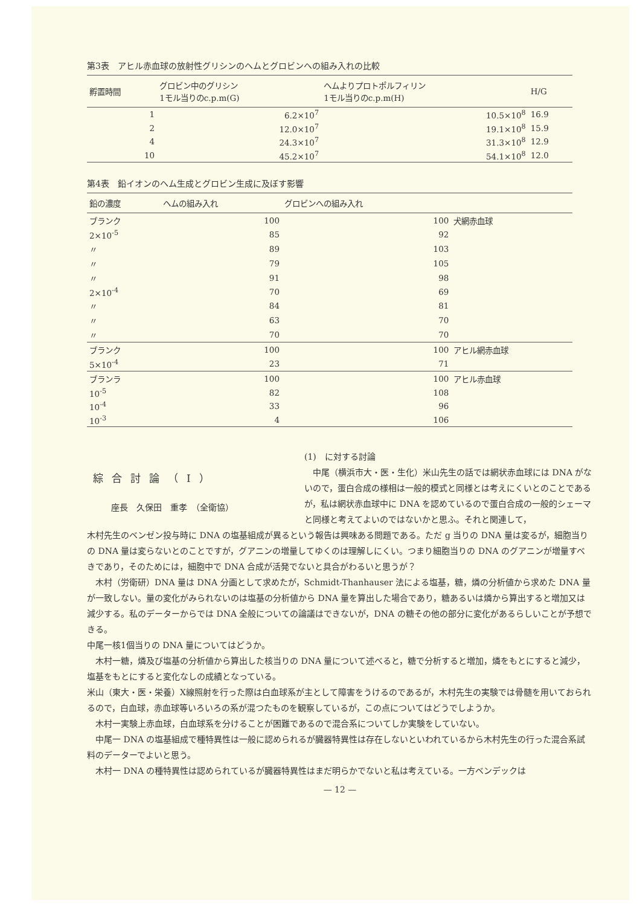第3表　アヒル赤血球の放射性グリシンのヘムとグロビンへの組み入れの比較
| 孵置時間 | グロビン中のグリシン 1モル当りのc.p.m(G) | ヘムよりプロトポルフィリン 1モル当りのc.p.m(H) | H/G |
| --- | --- | --- | --- |
| 1 | 6.2×10<sup>7</sup> | 10.5×10<sup>8</sup> | 16.9 |
| 2 | 12.0×10<sup>7</sup> | 19.1×10<sup>8</sup> | 15.9 |
| 4 | 24.3×10<sup>7</sup> | 31.3×10<sup>8</sup> | 12.9 |
| 10 | 45.2×10<sup>7</sup> | 54.1×10<sup>8</sup> | 12.0 |
第4表　鉛イオンのヘム生成とグロビン生成に及ぼす影響
| 鉛の濃度 | ヘムの組み入れ | グロビンへの組み入れ | |
| --- | --- | --- | --- |
| ブランク | 100 | 100 | 犬網赤血球 |
| 2×10<sup>-5</sup> | 85 | 92 | |
| 〃 | 89 | 103 | |
| 〃 | 79 | 105 | |
| 〃 | 91 | 98 | |
| 2×10<sup>-4</sup> | 70 | 69 | |
| 〃 | 84 | 81 | |
| 〃 | 63 | 70 | |
| 〃 | 70 | 70 | |
| ブランク | 100 | 100 | アヒル網赤血球 |
| 5×10<sup>-4</sup> | 23 | 71 | |
| ブランラ | 100 | 100 | アヒル赤血球 |
| 10<sup>-5</sup> | 82 | 108 | |
| 10<sup>-4</sup> | 33 | 96 | |
| 10<sup>-3</sup> | 4 | 106 | |
綜合討論（I）
座長　久保田　重孝　（全衛協）
(1)　に対する討論
　中尾（横浜市大・医・生化）米山先生の話では網状赤血球には DNA がないので，蛋白合成の様相は一般的模式と同様とは考えにくいとのことであるが，私は網状赤血球中に DNA を認めているので蛋白合成の一般的シェーマと同様と考えてよいのではないかと思ふ。それと関連して，
木村先生のベンゼン投与時に DNA の塩基組成が異るという報告は興味ある問題である。ただ g 当りの DNA 量は変るが，細胞当りの DNA 量は変らないとのことですが，グアニンの増量してゆくのは理解しにくい。つまり細胞当りの DNA のグアニンが増量すべきであり，そのためには，細胞中で DNA 合成が活発でないと具合がわるいと思うが？
木村（労衛研）DNA 量は DNA 分画として求めたが，Schmidt-Thanhauser 法による塩基，糖，燐の分析値から求めた DNA 量が一致しない。量の変化がみられないのは塩基の分析値から DNA 量を算出した場合であり，糖あるいは燐から算出すると増加又は減少する。私のデーターからでは DNA 全般についての論議はできないが，DNA の糖その他の部分に変化があるらしいことが予想できる。
中尾一核1個当りの DNA 量についてはどうか。
木村一糖，燐及び塩基の分析値から算出した核当りの DNA 量について述べると，糖で分析すると増加，燐をもとにすると減少，塩基をもとにすると変化なしの成績となっている。
米山（東大・医・栄養）X線照射を行った際は白血球系が主として障害をうけるのであるが，木村先生の実験では骨髄を用いておられるので，白血球，赤血球等いろいろの系が混つたものを観察しているが，この点についてはどうでしようか。
木村一実験上赤血球，白血球系を分けることが困難であるので混合系についてしか実験をしていない。
中尾一 DNA の塩基組成で種特異性は一般に認められるが臓器特異性は存在しないといわれているから木村先生の行った混合系試料のデーターでよいと思う。
木村一 DNA の種特異性は認められているが臓器特異性はまだ明らかでないと私は考えている。一方ベンデックは
— 12 —